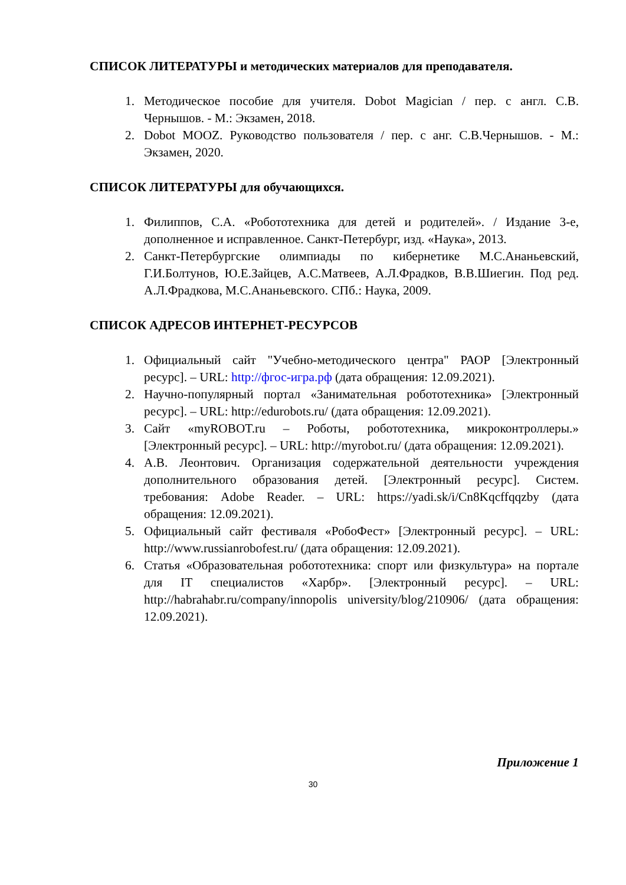СПИСОК ЛИТЕРАТУРЫ и методических материалов для преподавателя.
1. Методическое пособие для учителя. Dobot Magician / пер. с англ. С.В. Чернышов. - М.: Экзамен, 2018.
2. Dobot MOOZ. Руководство пользователя / пер. с анг. С.В.Чернышов. - М.: Экзамен, 2020.
СПИСОК ЛИТЕРАТУРЫ для обучающихся.
1. Филиппов, С.А. «Робототехника для детей и родителей». / Издание 3-е, дополненное и исправленное. Санкт-Петербург, изд. «Наука», 2013.
2. Санкт-Петербургские олимпиады по кибернетике М.С.Ананьевский, Г.И.Болтунов, Ю.Е.Зайцев, А.С.Матвеев, А.Л.Фрадков, В.В.Шиегин. Под ред. А.Л.Фрадкова, М.С.Ананьевского. СПб.: Наука, 2009.
СПИСОК АДРЕСОВ ИНТЕРНЕТ-РЕСУРСОВ
1. Официальный сайт "Учебно-методического центра" РАОР [Электронный ресурс]. – URL: http://фгос-игра.рф (дата обращения: 12.09.2021).
2. Научно-популярный портал «Занимательная робототехника» [Электронный ресурс]. – URL: http://edurobots.ru/ (дата обращения: 12.09.2021).
3. Сайт «myROBOT.ru – Роботы, робототехника, микроконтроллеры.» [Электронный ресурс]. – URL: http://myrobot.ru/ (дата обращения: 12.09.2021).
4. А.В. Леонтович. Организация содержательной деятельности учреждения дополнительного образования детей. [Электронный ресурс]. Систем. требования: Adobe Reader. – URL: https://yadi.sk/i/Cn8Kqcffqqzby (дата обращения: 12.09.2021).
5. Официальный сайт фестиваля «РобоФест» [Электронный ресурс]. – URL: http://www.russianrobofest.ru/ (дата обращения: 12.09.2021).
6. Статья «Образовательная робототехника: спорт или физкультура» на портале для IT специалистов «Харбр». [Электронный ресурс]. – URL: http://habrahabr.ru/company/innopolis university/blog/210906/ (дата обращения: 12.09.2021).
Приложение 1
30